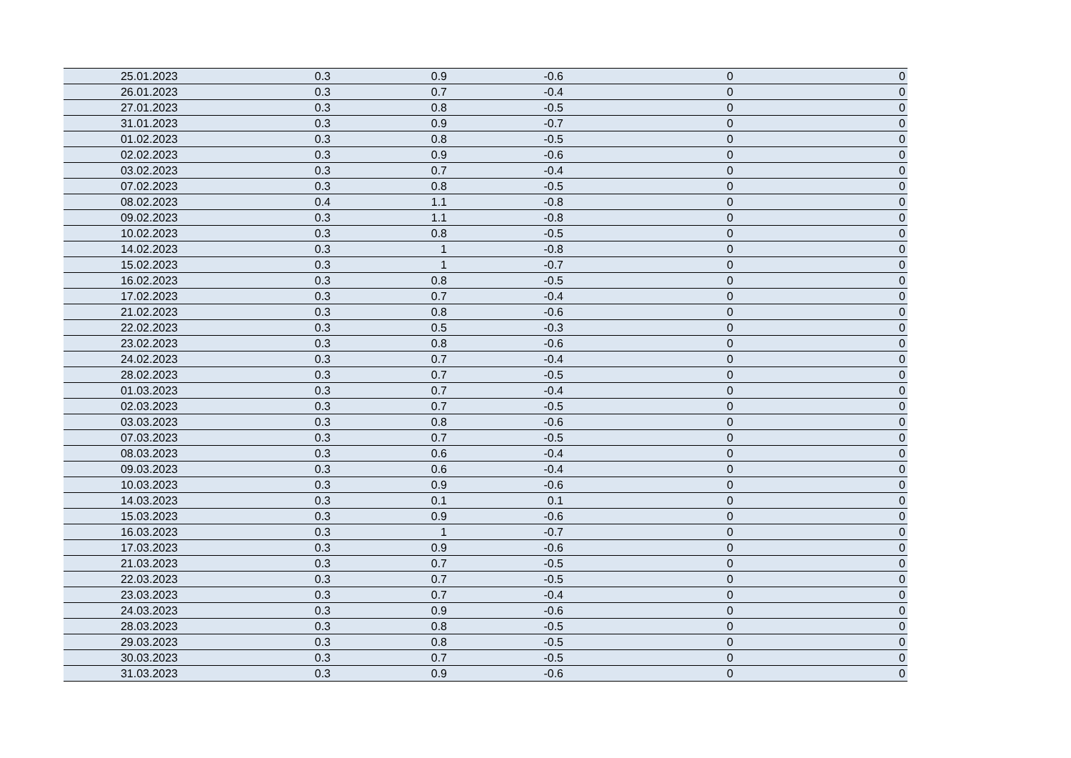| 25.01.2023 | 0.3 | 0.9 | -0.6 | 0 | 0 |
| 26.01.2023 | 0.3 | 0.7 | -0.4 | 0 | 0 |
| 27.01.2023 | 0.3 | 0.8 | -0.5 | 0 | 0 |
| 31.01.2023 | 0.3 | 0.9 | -0.7 | 0 | 0 |
| 01.02.2023 | 0.3 | 0.8 | -0.5 | 0 | 0 |
| 02.02.2023 | 0.3 | 0.9 | -0.6 | 0 | 0 |
| 03.02.2023 | 0.3 | 0.7 | -0.4 | 0 | 0 |
| 07.02.2023 | 0.3 | 0.8 | -0.5 | 0 | 0 |
| 08.02.2023 | 0.4 | 1.1 | -0.8 | 0 | 0 |
| 09.02.2023 | 0.3 | 1.1 | -0.8 | 0 | 0 |
| 10.02.2023 | 0.3 | 0.8 | -0.5 | 0 | 0 |
| 14.02.2023 | 0.3 | 1 | -0.8 | 0 | 0 |
| 15.02.2023 | 0.3 | 1 | -0.7 | 0 | 0 |
| 16.02.2023 | 0.3 | 0.8 | -0.5 | 0 | 0 |
| 17.02.2023 | 0.3 | 0.7 | -0.4 | 0 | 0 |
| 21.02.2023 | 0.3 | 0.8 | -0.6 | 0 | 0 |
| 22.02.2023 | 0.3 | 0.5 | -0.3 | 0 | 0 |
| 23.02.2023 | 0.3 | 0.8 | -0.6 | 0 | 0 |
| 24.02.2023 | 0.3 | 0.7 | -0.4 | 0 | 0 |
| 28.02.2023 | 0.3 | 0.7 | -0.5 | 0 | 0 |
| 01.03.2023 | 0.3 | 0.7 | -0.4 | 0 | 0 |
| 02.03.2023 | 0.3 | 0.7 | -0.5 | 0 | 0 |
| 03.03.2023 | 0.3 | 0.8 | -0.6 | 0 | 0 |
| 07.03.2023 | 0.3 | 0.7 | -0.5 | 0 | 0 |
| 08.03.2023 | 0.3 | 0.6 | -0.4 | 0 | 0 |
| 09.03.2023 | 0.3 | 0.6 | -0.4 | 0 | 0 |
| 10.03.2023 | 0.3 | 0.9 | -0.6 | 0 | 0 |
| 14.03.2023 | 0.3 | 0.1 | 0.1 | 0 | 0 |
| 15.03.2023 | 0.3 | 0.9 | -0.6 | 0 | 0 |
| 16.03.2023 | 0.3 | 1 | -0.7 | 0 | 0 |
| 17.03.2023 | 0.3 | 0.9 | -0.6 | 0 | 0 |
| 21.03.2023 | 0.3 | 0.7 | -0.5 | 0 | 0 |
| 22.03.2023 | 0.3 | 0.7 | -0.5 | 0 | 0 |
| 23.03.2023 | 0.3 | 0.7 | -0.4 | 0 | 0 |
| 24.03.2023 | 0.3 | 0.9 | -0.6 | 0 | 0 |
| 28.03.2023 | 0.3 | 0.8 | -0.5 | 0 | 0 |
| 29.03.2023 | 0.3 | 0.8 | -0.5 | 0 | 0 |
| 30.03.2023 | 0.3 | 0.7 | -0.5 | 0 | 0 |
| 31.03.2023 | 0.3 | 0.9 | -0.6 | 0 | 0 |